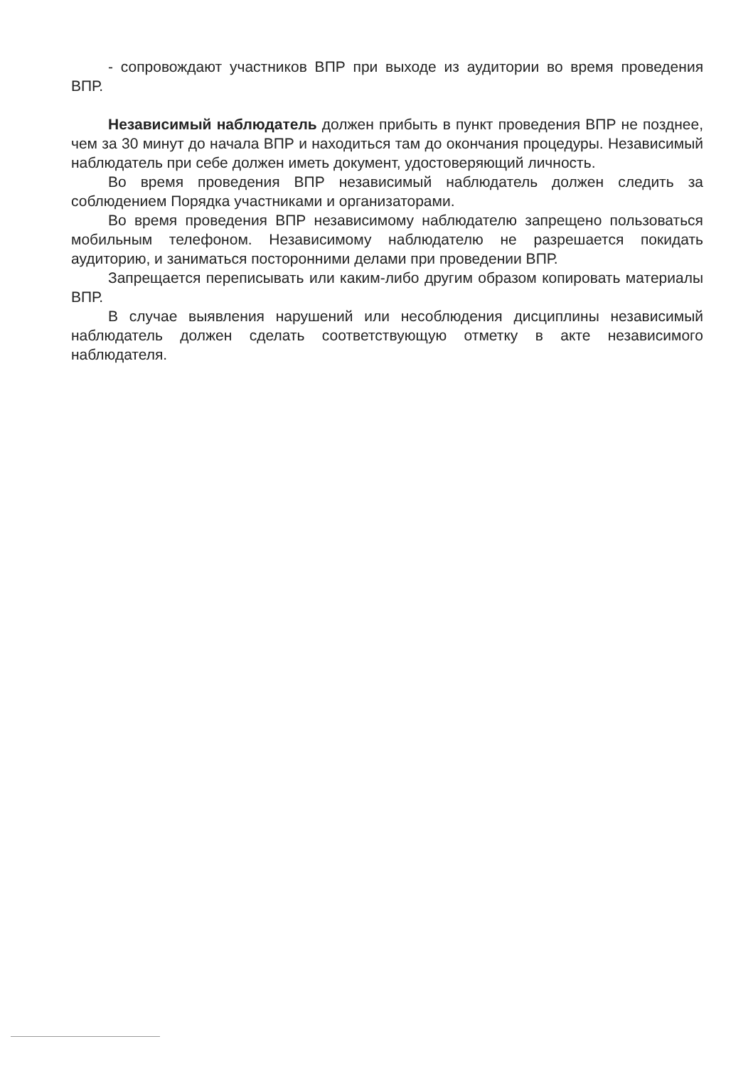- сопровождают участников ВПР при выходе из аудитории во время проведения ВПР.
Независимый наблюдатель должен прибыть в пункт проведения ВПР не позднее, чем за 30 минут до начала ВПР и находиться там до окончания процедуры. Независимый наблюдатель при себе должен иметь документ, удостоверяющий личность.
Во время проведения ВПР независимый наблюдатель должен следить за соблюдением Порядка участниками и организаторами.
Во время проведения ВПР независимому наблюдателю запрещено пользоваться мобильным телефоном. Независимому наблюдателю не разрешается покидать аудиторию, и заниматься посторонними делами при проведении ВПР.
Запрещается переписывать или каким-либо другим образом копировать материалы ВПР.
В случае выявления нарушений или несоблюдения дисциплины независимый наблюдатель должен сделать соответствующую отметку в акте независимого наблюдателя.